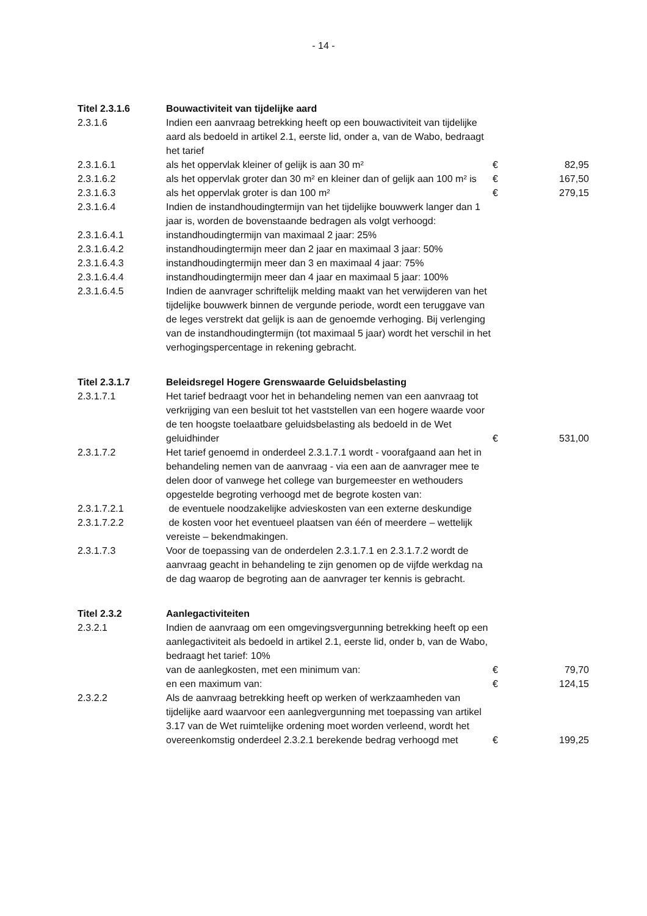- 14 -
| Titel 2.3.1.6 | Bouwactiviteit van tijdelijke aard | | |
| 2.3.1.6 | Indien een aanvraag betrekking heeft op een bouwactiviteit van tijdelijke aard als bedoeld in artikel 2.1, eerste lid, onder a, van de Wabo, bedraagt het tarief | | |
| 2.3.1.6.1 | als het oppervlak kleiner of gelijk is aan 30 m² | € | 82,95 |
| 2.3.1.6.2 | als het oppervlak groter dan 30 m² en kleiner dan of gelijk aan 100 m² is | € | 167,50 |
| 2.3.1.6.3 | als het oppervlak groter is dan 100 m² | € | 279,15 |
| 2.3.1.6.4 | Indien de instandhoudingtermijn van het tijdelijke bouwwerk langer dan 1 jaar is, worden de bovenstaande bedragen als volgt verhoogd: | | |
| 2.3.1.6.4.1 | instandhoudingtermijn van maximaal 2 jaar: 25% | | |
| 2.3.1.6.4.2 | instandhoudingtermijn meer dan 2 jaar en maximaal 3 jaar: 50% | | |
| 2.3.1.6.4.3 | instandhoudingtermijn meer dan 3 en maximaal 4 jaar: 75% | | |
| 2.3.1.6.4.4 | instandhoudingtermijn meer dan 4 jaar en maximaal 5 jaar: 100% | | |
| 2.3.1.6.4.5 | Indien de aanvrager schriftelijk melding maakt van het verwijderen van het tijdelijke bouwwerk binnen de vergunde periode, wordt een teruggave van de leges verstrekt dat gelijk is aan de genoemde verhoging. Bij verlenging van de instandhoudingtermijn (tot maximaal 5 jaar) wordt het verschil in het verhogingspercentage in rekening gebracht. | | |
| Titel 2.3.1.7 | Beleidsregel Hogere Grenswaarde Geluidsbelasting | | |
| 2.3.1.7.1 | Het tarief bedraagt voor het in behandeling nemen van een aanvraag tot verkrijging van een besluit tot het vaststellen van een hogere waarde voor de ten hoogste toelaatbare geluidsbelasting als bedoeld in de Wet geluidhinder | € | 531,00 |
| 2.3.1.7.2 | Het tarief genoemd in onderdeel 2.3.1.7.1 wordt - voorafgaand aan het in behandeling nemen van de aanvraag - via een aan de aanvrager mee te delen door of vanwege het college van burgemeester en wethouders opgestelde begroting verhoogd met de begrote kosten van: | | |
| 2.3.1.7.2.1 | de eventuele noodzakelijke advieskosten van een externe deskundige | | |
| 2.3.1.7.2.2 | de kosten voor het eventueel plaatsen van één of meerdere – wettelijk vereiste – bekendmakingen. | | |
| 2.3.1.7.3 | Voor de toepassing van de onderdelen 2.3.1.7.1 en 2.3.1.7.2 wordt de aanvraag geacht in behandeling te zijn genomen op de vijfde werkdag na de dag waarop de begroting aan de aanvrager ter kennis is gebracht. | | |
| Titel 2.3.2 | Aanlegactiviteiten | | |
| 2.3.2.1 | Indien de aanvraag om een omgevingsvergunning betrekking heeft op een aanlegactiviteit als bedoeld in artikel 2.1, eerste lid, onder b, van de Wabo, bedraagt het tarief: 10% | | |
| | van de aanlegkosten, met een minimum van: | € | 79,70 |
| | en een maximum van: | € | 124,15 |
| 2.3.2.2 | Als de aanvraag betrekking heeft op werken of werkzaamheden van tijdelijke aard waarvoor een aanlegvergunning met toepassing van artikel 3.17 van de Wet ruimtelijke ordening moet worden verleend, wordt het overeenkomstig onderdeel 2.3.2.1 berekende bedrag verhoogd met | € | 199,25 |